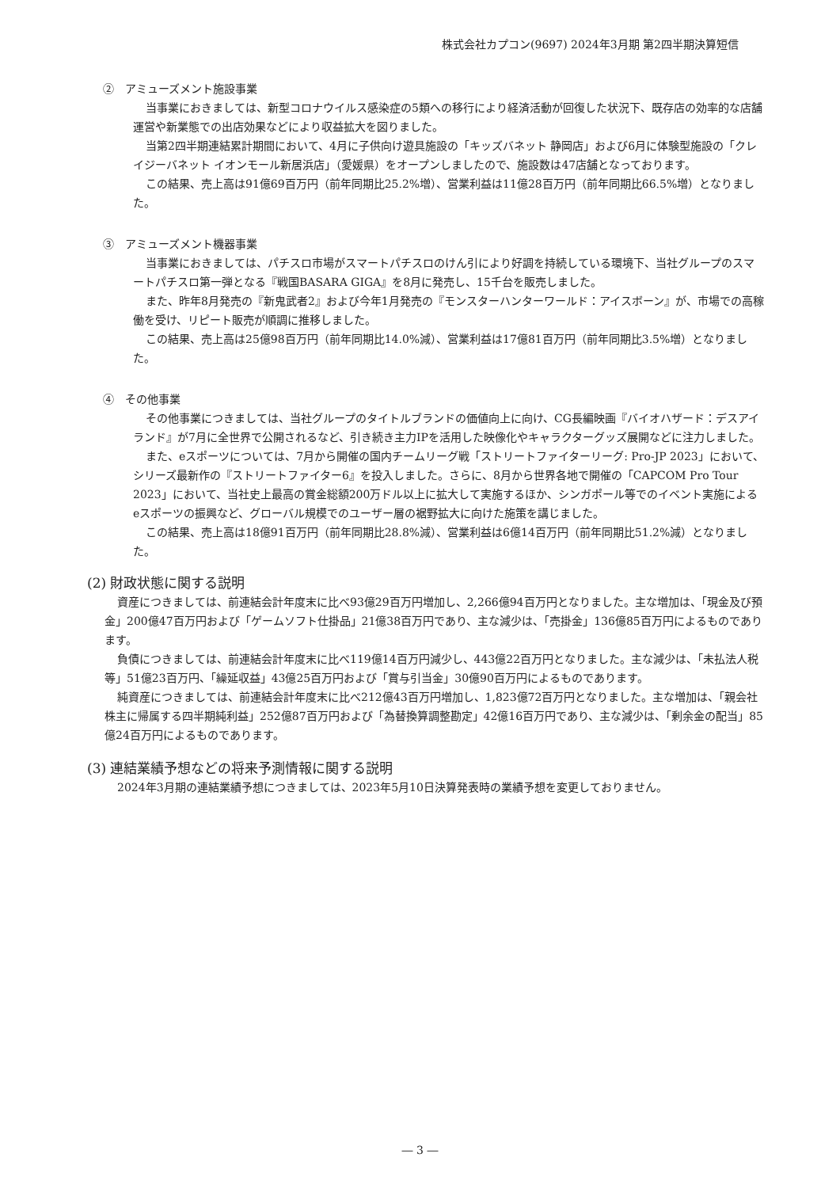株式会社カプコン(9697) 2024年3月期 第2四半期決算短信
②　アミューズメント施設事業
当事業におきましては、新型コロナウイルス感染症の5類への移行により経済活動が回復した状況下、既存店の効率的な店舗運営や新業態での出店効果などにより収益拡大を図りました。
当第2四半期連結累計期間において、4月に子供向け遊具施設の「キッズバネット 静岡店」および6月に体験型施設の「クレイジーバネット イオンモール新居浜店」（愛媛県）をオープンしましたので、施設数は47店舗となっております。
この結果、売上高は91億69百万円（前年同期比25.2%増）、営業利益は11億28百万円（前年同期比66.5%増）となりました。
③　アミューズメント機器事業
当事業におきましては、パチスロ市場がスマートパチスロのけん引により好調を持続している環境下、当社グループのスマートパチスロ第一弾となる『戦国BASARA GIGA』を8月に発売し、15千台を販売しました。
また、昨年8月発売の『新鬼武者2』および今年1月発売の『モンスターハンターワールド：アイスボーン』が、市場での高稼働を受け、リピート販売が順調に推移しました。
この結果、売上高は25億98百万円（前年同期比14.0%減）、営業利益は17億81百万円（前年同期比3.5%増）となりました。
④　その他事業
その他事業につきましては、当社グループのタイトルブランドの価値向上に向け、CG長編映画『バイオハザード：デスアイランド』が7月に全世界で公開されるなど、引き続き主力IPを活用した映像化やキャラクターグッズ展開などに注力しました。
また、eスポーツについては、7月から開催の国内チームリーグ戦「ストリートファイターリーグ: Pro-JP 2023」において、シリーズ最新作の『ストリートファイター6』を投入しました。さらに、8月から世界各地で開催の「CAPCOM Pro Tour 2023」において、当社史上最高の賞金総額200万ドル以上に拡大して実施するほか、シンガポール等でのイベント実施によるeスポーツの振興など、グローバル規模でのユーザー層の裾野拡大に向けた施策を講じました。
この結果、売上高は18億91百万円（前年同期比28.8%減）、営業利益は6億14百万円（前年同期比51.2%減）となりました。
(2) 財政状態に関する説明
資産につきましては、前連結会計年度末に比べ93億29百万円増加し、2,266億94百万円となりました。主な増加は、「現金及び預金」200億47百万円および「ゲームソフト仕掛品」21億38百万円であり、主な減少は、「売掛金」136億85百万円によるものであります。
負債につきましては、前連結会計年度末に比べ119億14百万円減少し、443億22百万円となりました。主な減少は、「未払法人税等」51億23百万円、「繰延収益」43億25百万円および「賞与引当金」30億90百万円によるものであります。
純資産につきましては、前連結会計年度末に比べ212億43百万円増加し、1,823億72百万円となりました。主な増加は、「親会社株主に帰属する四半期純利益」252億87百万円および「為替換算調整勘定」42億16百万円であり、主な減少は、「剰余金の配当」85億24百万円によるものであります。
(3) 連結業績予想などの将来予測情報に関する説明
2024年3月期の連結業績予想につきましては、2023年5月10日決算発表時の業績予想を変更しておりません。
― 3 ―